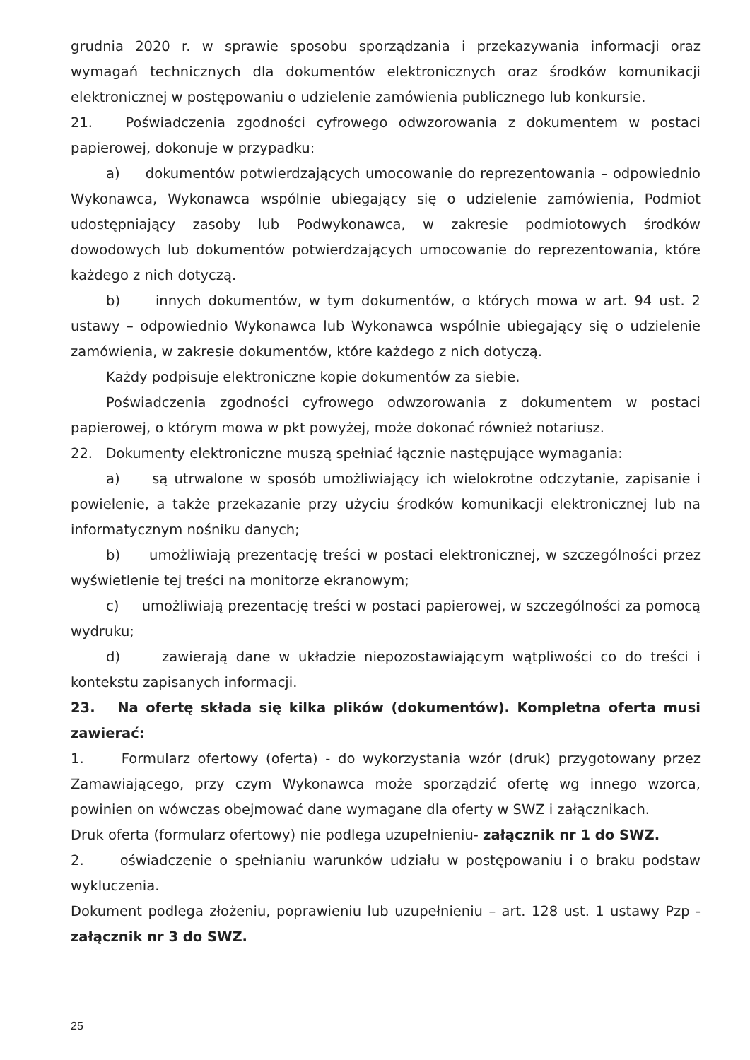grudnia 2020 r. w sprawie sposobu sporządzania i przekazywania informacji oraz wymagań technicznych dla dokumentów elektronicznych oraz środków komunikacji elektronicznej w postępowaniu o udzielenie zamówienia publicznego lub konkursie.
21. Poświadczenia zgodności cyfrowego odwzorowania z dokumentem w postaci papierowej, dokonuje w przypadku:
a) dokumentów potwierdzających umocowanie do reprezentowania – odpowiednio Wykonawca, Wykonawca wspólnie ubiegający się o udzielenie zamówienia, Podmiot udostępniający zasoby lub Podwykonawca, w zakresie podmiotowych środków dowodowych lub dokumentów potwierdzających umocowanie do reprezentowania, które każdego z nich dotyczą.
b) innych dokumentów, w tym dokumentów, o których mowa w art. 94 ust. 2 ustawy – odpowiednio Wykonawca lub Wykonawca wspólnie ubiegający się o udzielenie zamówienia, w zakresie dokumentów, które każdego z nich dotyczą.
Każdy podpisuje elektroniczne kopie dokumentów za siebie.
Poświadczenia zgodności cyfrowego odwzorowania z dokumentem w postaci papierowej, o którym mowa w pkt powyżej, może dokonać również notariusz.
22. Dokumenty elektroniczne muszą spełniać łącznie następujące wymagania:
a) są utrwalone w sposób umożliwiający ich wielokrotne odczytanie, zapisanie i powielenie, a także przekazanie przy użyciu środków komunikacji elektronicznej lub na informatycznym nośniku danych;
b) umożliwiają prezentację treści w postaci elektronicznej, w szczególności przez wyświetlenie tej treści na monitorze ekranowym;
c) umożliwiają prezentację treści w postaci papierowej, w szczególności za pomocą wydruku;
d) zawierają dane w układzie niepozostawiającym wątpliwości co do treści i kontekstu zapisanych informacji.
23. Na ofertę składa się kilka plików (dokumentów). Kompletna oferta musi zawierać:
1. Formularz ofertowy (oferta) - do wykorzystania wzór (druk) przygotowany przez Zamawiającego, przy czym Wykonawca może sporządzić ofertę wg innego wzorca, powinien on wówczas obejmować dane wymagane dla oferty w SWZ i załącznikach.
Druk oferta (formularz ofertowy) nie podlega uzupełnieniu- załącznik nr 1 do SWZ.
2. oświadczenie o spełnianiu warunków udziału w postępowaniu i o braku podstaw wykluczenia.
Dokument podlega złożeniu, poprawieniu lub uzupełnieniu – art. 128 ust. 1 ustawy Pzp - załącznik nr 3 do SWZ.
25